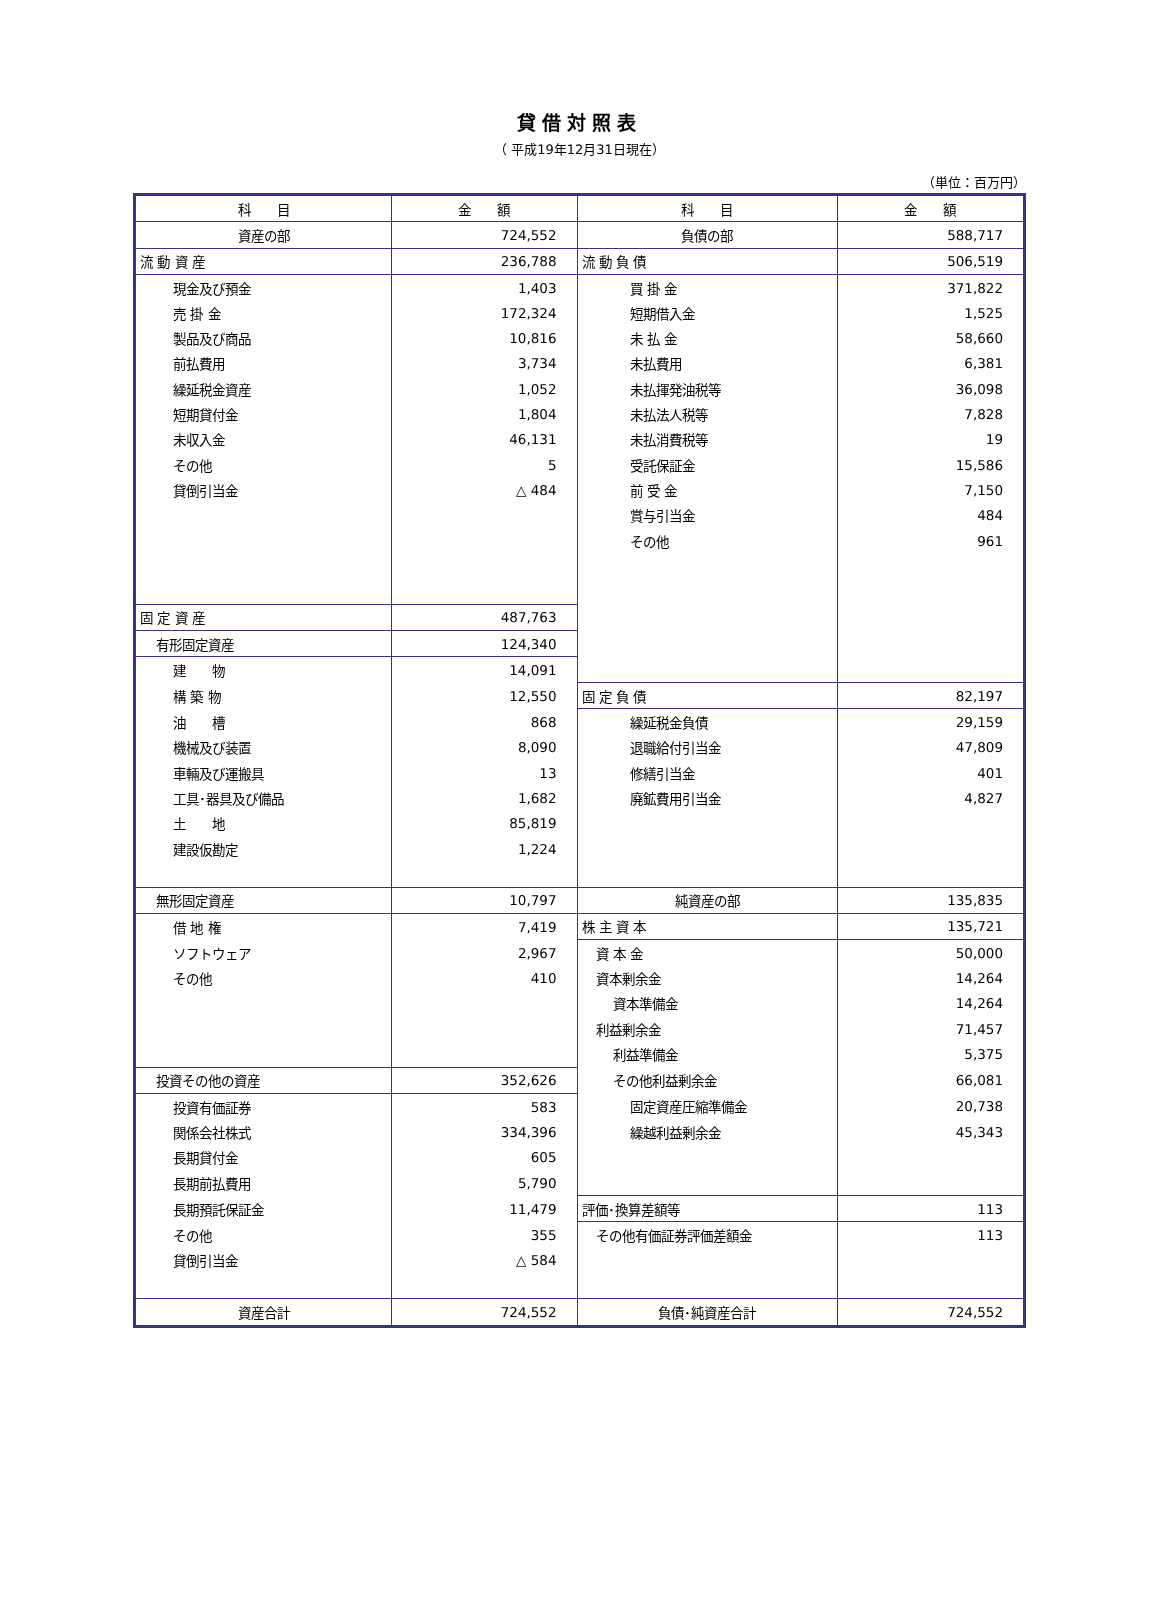貸借対照表
（ 平成19年12月31日現在）
（単位：百万円）
| 科 目 | 金 額 | 科 目 | 金 額 |
| --- | --- | --- | --- |
| 資産の部 | 724,552 | 負債の部 | 588,717 |
| 流 動 資 産 | 236,788 | 流 動 負 債 | 506,519 |
| 現金及び預金 | 1,403 | 買 掛 金 | 371,822 |
| 売 掛 金 | 172,324 | 短期借入金 | 1,525 |
| 製品及び商品 | 10,816 | 未 払 金 | 58,660 |
| 前払費用 | 3,734 | 未払費用 | 6,381 |
| 繰延税金資産 | 1,052 | 未払揮発油税等 | 36,098 |
| 短期貸付金 | 1,804 | 未払法人税等 | 7,828 |
| 未収入金 | 46,131 | 未払消費税等 | 19 |
| その他 | 5 | 受託保証金 | 15,586 |
| 貸倒引当金 | △ 484 | 前 受 金 | 7,150 |
| | | 賞与引当金 | 484 |
| | | その他 | 961 |
| 固 定 資 産 | 487,763 | | |
| 有形固定資産 | 124,340 | | |
| 建 物 | 14,091 | | |
| 構 築 物 | 12,550 | 固 定 負 債 | 82,197 |
| 油 槽 | 868 | 繰延税金負債 | 29,159 |
| 機械及び装置 | 8,090 | 退職給付引当金 | 47,809 |
| 車輛及び運搬具 | 13 | 修繕引当金 | 401 |
| 工具･器具及び備品 | 1,682 | 廃鉱費用引当金 | 4,827 |
| 土 地 | 85,819 | | |
| 建設仮勘定 | 1,224 | | |
| 無形固定資産 | 10,797 | 純資産の部 | 135,835 |
| 借 地 権 | 7,419 | 株 主 資 本 | 135,721 |
| ソフトウェア | 2,967 | 資 本 金 | 50,000 |
| その他 | 410 | 資本剰余金 | 14,264 |
| | | 資本準備金 | 14,264 |
| | | 利益剰余金 | 71,457 |
| | | 利益準備金 | 5,375 |
| 投資その他の資産 | 352,626 | その他利益剰余金 | 66,081 |
| 投資有価証券 | 583 | 固定資産圧縮準備金 | 20,738 |
| 関係会社株式 | 334,396 | 繰越利益剰余金 | 45,343 |
| 長期貸付金 | 605 | | |
| 長期前払費用 | 5,790 | | |
| 長期預託保証金 | 11,479 | 評価･換算差額等 | 113 |
| その他 | 355 | その他有価証券評価差額金 | 113 |
| 貸倒引当金 | △ 584 | | |
| 資産合計 | 724,552 | 負債･純資産合計 | 724,552 |